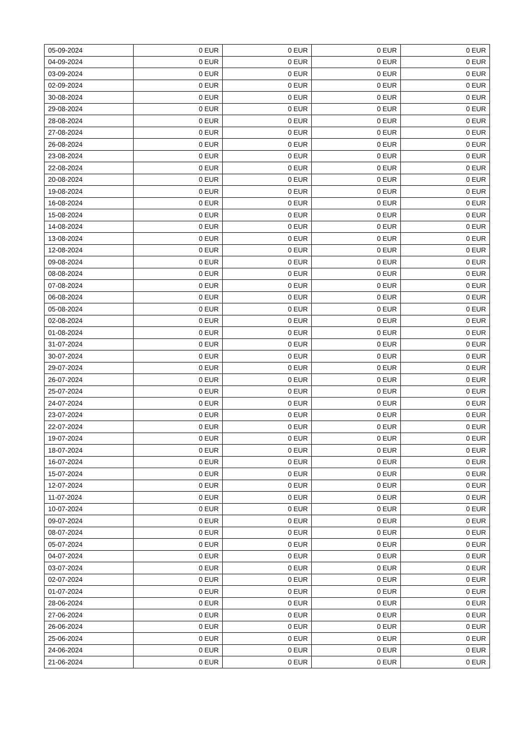| 05-09-2024 | 0 EUR | 0 EUR | 0 EUR | 0 EUR |
| 04-09-2024 | 0 EUR | 0 EUR | 0 EUR | 0 EUR |
| 03-09-2024 | 0 EUR | 0 EUR | 0 EUR | 0 EUR |
| 02-09-2024 | 0 EUR | 0 EUR | 0 EUR | 0 EUR |
| 30-08-2024 | 0 EUR | 0 EUR | 0 EUR | 0 EUR |
| 29-08-2024 | 0 EUR | 0 EUR | 0 EUR | 0 EUR |
| 28-08-2024 | 0 EUR | 0 EUR | 0 EUR | 0 EUR |
| 27-08-2024 | 0 EUR | 0 EUR | 0 EUR | 0 EUR |
| 26-08-2024 | 0 EUR | 0 EUR | 0 EUR | 0 EUR |
| 23-08-2024 | 0 EUR | 0 EUR | 0 EUR | 0 EUR |
| 22-08-2024 | 0 EUR | 0 EUR | 0 EUR | 0 EUR |
| 20-08-2024 | 0 EUR | 0 EUR | 0 EUR | 0 EUR |
| 19-08-2024 | 0 EUR | 0 EUR | 0 EUR | 0 EUR |
| 16-08-2024 | 0 EUR | 0 EUR | 0 EUR | 0 EUR |
| 15-08-2024 | 0 EUR | 0 EUR | 0 EUR | 0 EUR |
| 14-08-2024 | 0 EUR | 0 EUR | 0 EUR | 0 EUR |
| 13-08-2024 | 0 EUR | 0 EUR | 0 EUR | 0 EUR |
| 12-08-2024 | 0 EUR | 0 EUR | 0 EUR | 0 EUR |
| 09-08-2024 | 0 EUR | 0 EUR | 0 EUR | 0 EUR |
| 08-08-2024 | 0 EUR | 0 EUR | 0 EUR | 0 EUR |
| 07-08-2024 | 0 EUR | 0 EUR | 0 EUR | 0 EUR |
| 06-08-2024 | 0 EUR | 0 EUR | 0 EUR | 0 EUR |
| 05-08-2024 | 0 EUR | 0 EUR | 0 EUR | 0 EUR |
| 02-08-2024 | 0 EUR | 0 EUR | 0 EUR | 0 EUR |
| 01-08-2024 | 0 EUR | 0 EUR | 0 EUR | 0 EUR |
| 31-07-2024 | 0 EUR | 0 EUR | 0 EUR | 0 EUR |
| 30-07-2024 | 0 EUR | 0 EUR | 0 EUR | 0 EUR |
| 29-07-2024 | 0 EUR | 0 EUR | 0 EUR | 0 EUR |
| 26-07-2024 | 0 EUR | 0 EUR | 0 EUR | 0 EUR |
| 25-07-2024 | 0 EUR | 0 EUR | 0 EUR | 0 EUR |
| 24-07-2024 | 0 EUR | 0 EUR | 0 EUR | 0 EUR |
| 23-07-2024 | 0 EUR | 0 EUR | 0 EUR | 0 EUR |
| 22-07-2024 | 0 EUR | 0 EUR | 0 EUR | 0 EUR |
| 19-07-2024 | 0 EUR | 0 EUR | 0 EUR | 0 EUR |
| 18-07-2024 | 0 EUR | 0 EUR | 0 EUR | 0 EUR |
| 16-07-2024 | 0 EUR | 0 EUR | 0 EUR | 0 EUR |
| 15-07-2024 | 0 EUR | 0 EUR | 0 EUR | 0 EUR |
| 12-07-2024 | 0 EUR | 0 EUR | 0 EUR | 0 EUR |
| 11-07-2024 | 0 EUR | 0 EUR | 0 EUR | 0 EUR |
| 10-07-2024 | 0 EUR | 0 EUR | 0 EUR | 0 EUR |
| 09-07-2024 | 0 EUR | 0 EUR | 0 EUR | 0 EUR |
| 08-07-2024 | 0 EUR | 0 EUR | 0 EUR | 0 EUR |
| 05-07-2024 | 0 EUR | 0 EUR | 0 EUR | 0 EUR |
| 04-07-2024 | 0 EUR | 0 EUR | 0 EUR | 0 EUR |
| 03-07-2024 | 0 EUR | 0 EUR | 0 EUR | 0 EUR |
| 02-07-2024 | 0 EUR | 0 EUR | 0 EUR | 0 EUR |
| 01-07-2024 | 0 EUR | 0 EUR | 0 EUR | 0 EUR |
| 28-06-2024 | 0 EUR | 0 EUR | 0 EUR | 0 EUR |
| 27-06-2024 | 0 EUR | 0 EUR | 0 EUR | 0 EUR |
| 26-06-2024 | 0 EUR | 0 EUR | 0 EUR | 0 EUR |
| 25-06-2024 | 0 EUR | 0 EUR | 0 EUR | 0 EUR |
| 24-06-2024 | 0 EUR | 0 EUR | 0 EUR | 0 EUR |
| 21-06-2024 | 0 EUR | 0 EUR | 0 EUR | 0 EUR |